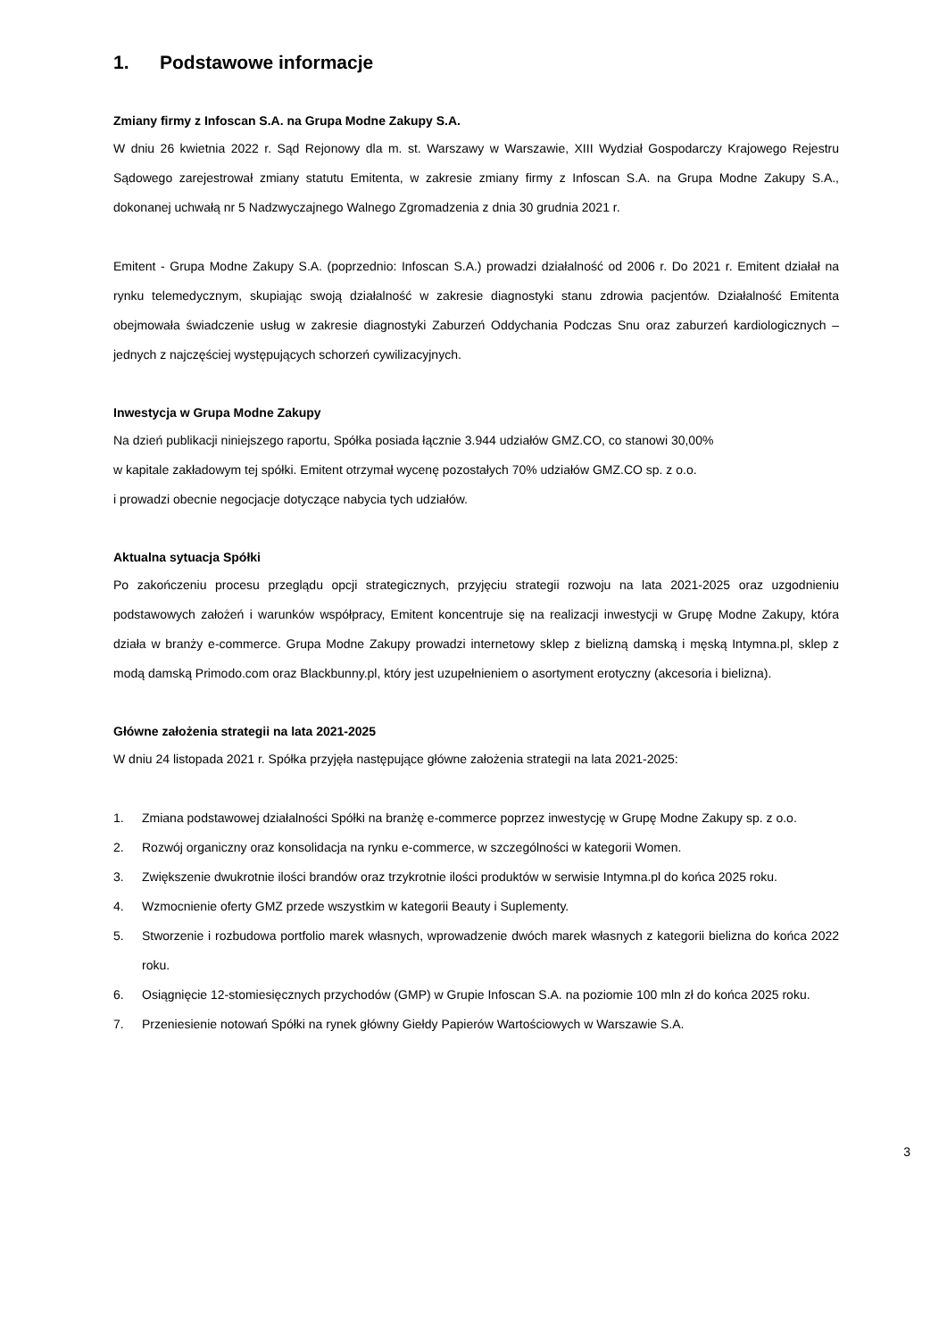1. Podstawowe informacje
Zmiany firmy z Infoscan S.A. na Grupa Modne Zakupy S.A.
W dniu 26 kwietnia 2022 r. Sąd Rejonowy dla m. st. Warszawy w Warszawie, XIII Wydział Gospodarczy Krajowego Rejestru Sądowego zarejestrował zmiany statutu Emitenta, w zakresie zmiany firmy z Infoscan S.A. na Grupa Modne Zakupy S.A., dokonanej uchwałą nr 5 Nadzwyczajnego Walnego Zgromadzenia z dnia 30 grudnia 2021 r.
Emitent - Grupa Modne Zakupy S.A. (poprzednio: Infoscan S.A.) prowadzi działalność od 2006 r. Do 2021 r. Emitent działał na rynku telemedycznym, skupiając swoją działalność w zakresie diagnostyki stanu zdrowia pacjentów. Działalność Emitenta obejmowała świadczenie usług w zakresie diagnostyki Zaburzeń Oddychania Podczas Snu oraz zaburzeń kardiologicznych – jednych z najczęściej występujących schorzeń cywilizacyjnych.
Inwestycja w Grupa Modne Zakupy
Na dzień publikacji niniejszego raportu, Spółka posiada łącznie 3.944 udziałów GMZ.CO, co stanowi 30,00%
w kapitale zakładowym tej spółki. Emitent otrzymał wycenę pozostałych 70% udziałów GMZ.CO sp. z o.o.
i prowadzi obecnie negocjacje dotyczące nabycia tych udziałów.
Aktualna sytuacja Spółki
Po zakończeniu procesu przeglądu opcji strategicznych, przyjęciu strategii rozwoju na lata 2021-2025 oraz uzgodnieniu podstawowych założeń i warunków współpracy, Emitent koncentruje się na realizacji inwestycji w Grupę Modne Zakupy, która działa w branży e-commerce. Grupa Modne Zakupy prowadzi internetowy sklep z bielizną damską i męską Intymna.pl, sklep z modą damską Primodo.com oraz Blackbunny.pl, który jest uzupełnieniem o asortyment erotyczny (akcesoria i bielizna).
Główne założenia strategii na lata 2021-2025
W dniu 24 listopada 2021 r. Spółka przyjęła następujące główne założenia strategii na lata 2021-2025:
1. Zmiana podstawowej działalności Spółki na branżę e-commerce poprzez inwestycję w Grupę Modne Zakupy sp. z o.o.
2. Rozwój organiczny oraz konsolidacja na rynku e-commerce, w szczególności w kategorii Women.
3. Zwiększenie dwukrotnie ilości brandów oraz trzykrotnie ilości produktów w serwisie Intymna.pl do końca 2025 roku.
4. Wzmocnienie oferty GMZ przede wszystkim w kategorii Beauty i Suplementy.
5. Stworzenie i rozbudowa portfolio marek własnych, wprowadzenie dwóch marek własnych z kategorii bielizna do końca 2022 roku.
6. Osiągnięcie 12-stomiesięcznych przychodów (GMP) w Grupie Infoscan S.A. na poziomie 100 mln zł do końca 2025 roku.
7. Przeniesienie notowań Spółki na rynek główny Giełdy Papierów Wartościowych w Warszawie S.A.
3